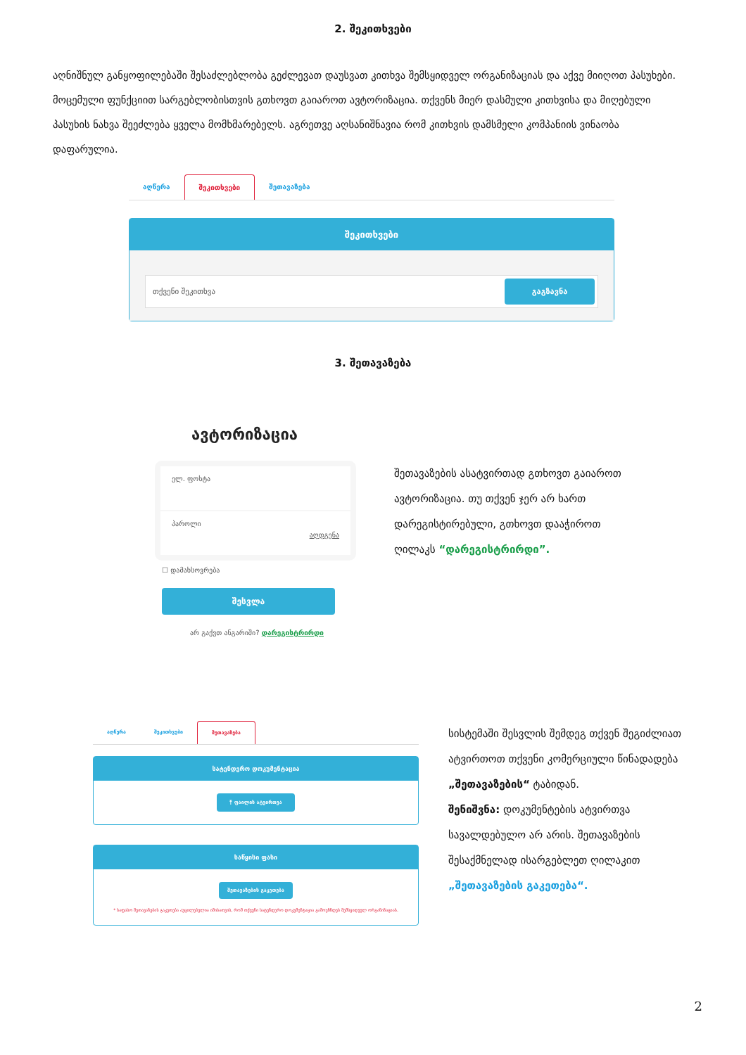2. შეკითხვები
აღნიშნულ განყოფილებაში შესაძლებლობა გეძლევათ დაუსვათ კითხვა შემსყიდველ ორგანიზაციას და აქვე მიიღოთ პასუხები. მოცემული ფუნქციით სარგებლობისთვის გთხოვთ გაიაროთ ავტორიზაცია. თქვენს მიერ დასმული კითხვისა და მიღებული პასუხის ნახვა შეეძლება ყველა მომხმარებელს. აგრეთვე აღსანიშნავია რომ კითხვის დამსმელი კომპანიის ვინაობა დაფარულია.
აღწერა შეკითხვები შეთავაზება
შეკითხვები
თქვენი შეკითხვა გაგზავნა
3. შეთავაზება
ავტორიზაცია
ელ. ფოსტა
პაროლი
აღდგენა
☐ დამახსოვრება
შესვლა
არ გაქვთ ანგარიში? დარეგისტრირდი
შეთავაზების ასატვირთად გთხოვთ გაიაროთ ავტორიზაცია. თუ თქვენ ჯერ არ ხართ დარეგისტირებული, გთხოვთ დააჭიროთ ღილაკს “დარეგისტრირდი”.
აღწერა შეკითხვები შეთავაზება
სატენდერო დოკუმენტაცია
⤒ ფაილის ატვირთვა
საწყისი ფასი
შეთავაზების გაკეთება
* საფასო შეთავაზების გაკეთება აუცილებელია იმისათვის, რომ თქვენი სატენდერო დოკუმენტაცია გამოუჩნდეს შემსყიდველ ორგანიზაციას.
სისტემაში შესვლის შემდეგ თქვენ შეგიძლიათ ატვირთოთ თქვენი კომერციული წინადადება „შეთავაზების“ ტაბიდან.
შენიშვნა: დოკუმენტების ატვირთვა სავალდებულო არ არის. შეთავაზების შესაქმნელად ისარგებლეთ ღილაკით „შეთავაზების გაკეთება“.
2